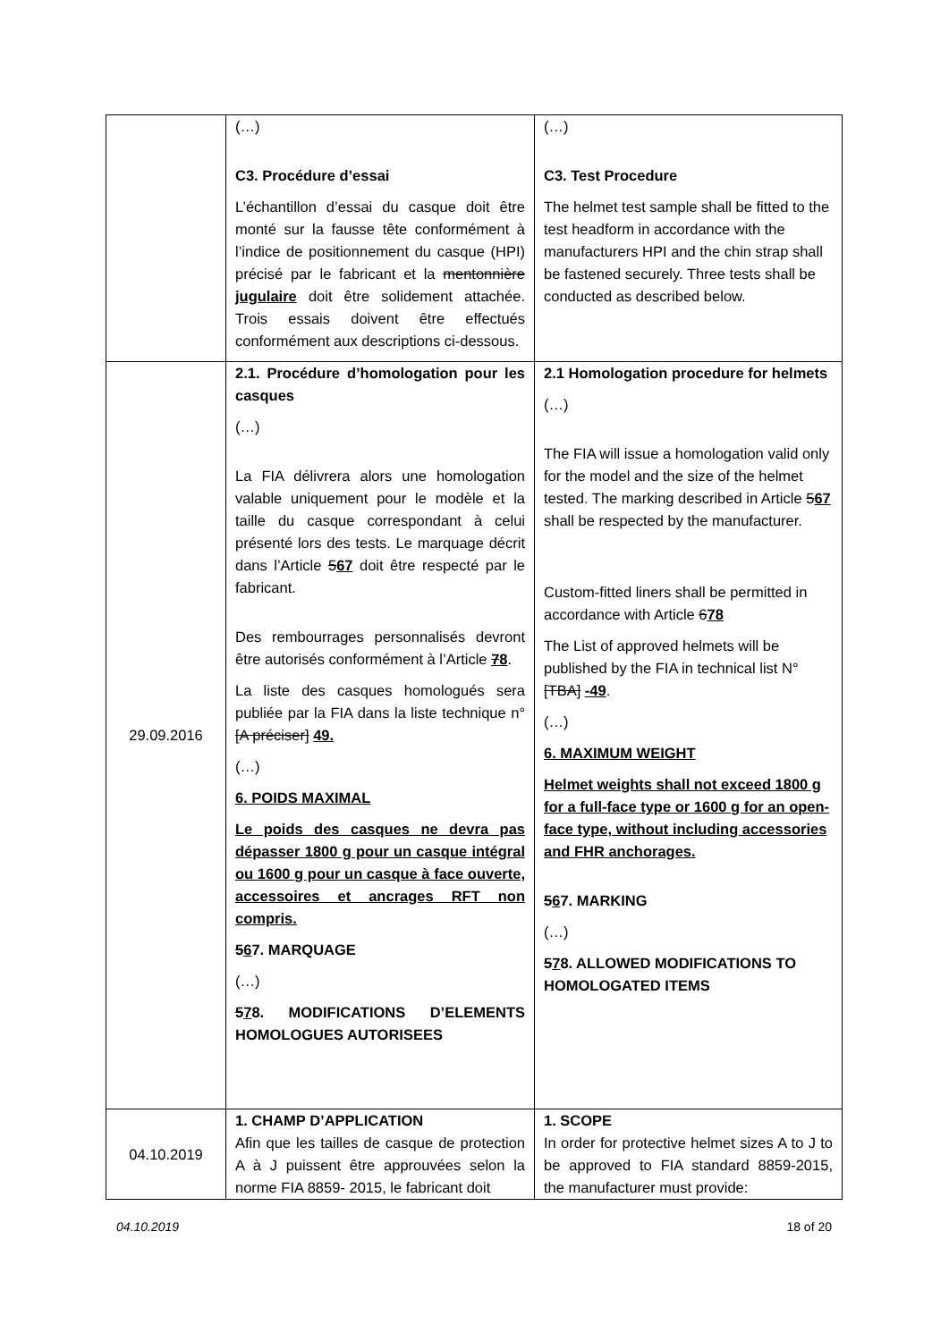| | (…) C3. Procédure d’essai L’échantillon d’essai du casque doit être monté sur la fausse tête conformément à l’indice de positionnement du casque (HPI) précisé par le fabricant et la mentonnière jugulaire doit être solidement attachée. Trois essais doivent être effectués conformément aux descriptions ci-dessous. | (…) C3. Test Procedure The helmet test sample shall be fitted to the test headform in accordance with the manufacturers HPI and the chin strap shall be fastened securely. Three tests shall be conducted as described below. |
| 29.09.2016 | 2.1. Procédure d’homologation pour les casques (…) La FIA délivrera alors une homologation valable uniquement pour le modèle et la taille du casque correspondant à celui présenté lors des tests. Le marquage décrit dans l’Article 5 67 doit être respecté par le fabricant. Des rembourrages personnalisés devront être autorisés conformément à l’Article 7 8 . La liste des casques homologués sera publiée par la FIA dans la liste technique n° [A préciser] 49. (…) 6. POIDS MAXIMAL Le poids des casques ne devra pas dépasser 1800 g pour un casque intégral ou 1600 g pour un casque à face ouverte, accessoires et ancrages RFT non compris. 5 6 7. MARQUAGE (…) 5 7 8. MODIFICATIONS D’ELEMENTS HOMOLOGUES AUTORISEES | 2.1 Homologation procedure for helmets (…) The FIA will issue a homologation valid only for the model and the size of the helmet tested. The marking described in Article 5 67 shall be respected by the manufacturer. Custom-fitted liners shall be permitted in accordance with Article 6 78 The List of approved helmets will be published by the FIA in technical list N° [TBA] -49 . (…) 6. MAXIMUM WEIGHT Helmet weights shall not exceed 1800 g for a full-face type or 1600 g for an open-face type, without including accessories and FHR anchorages. 5 6 7. MARKING (…) 5 7 8. ALLOWED MODIFICATIONS TO HOMOLOGATED ITEMS |
| 04.10.2019 | 1. CHAMP D’APPLICATION Afin que les tailles de casque de protection A à J puissent être approuvées selon la norme FIA 8859- 2015, le fabricant doit | 1. SCOPE In order for protective helmet sizes A to J to be approved to FIA standard 8859-2015, the manufacturer must provide: |
04.10.2019 18 of 20